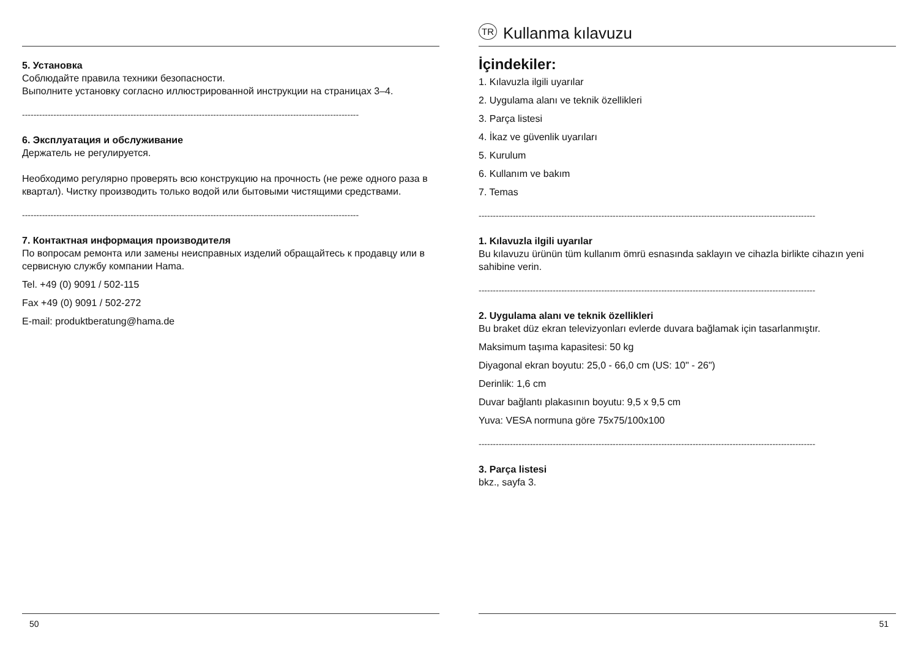5. Установка
Соблюдайте правила техники безопасности.
Выполните установку согласно иллюстрированной инструкции на страницах 3–4.
----------------------------------------------------------------------------------------------------------------------
6. Эксплуатация и обслуживание
Держатель не регулируется.
Необходимо регулярно проверять всю конструкцию на прочность (не реже одного раза в квартал). Чистку производить только водой или бытовыми чистящими средствами.
----------------------------------------------------------------------------------------------------------------------
7. Контактная информация производителя
По вопросам ремонта или замены неисправных изделий обращайтесь к продавцу или в сервисную службу компании Hama.
Tel. +49 (0) 9091 / 502-115
Fax +49 (0) 9091 / 502-272
E-mail: produktberatung@hama.de
50
TR Kullanma kılavuzu
İçindekiler:
1. Kılavuzla ilgili uyarılar
2. Uygulama alanı ve teknik özellikleri
3. Parça listesi
4. İkaz ve güvenlik uyarıları
5. Kurulum
6. Kullanım ve bakım
7. Temas
----------------------------------------------------------------------------------------------------------------------
1. Kılavuzla ilgili uyarılar
Bu kılavuzu ürünün tüm kullanım ömrü esnasında saklayın ve cihazla birlikte cihazın yeni sahibine verin.
----------------------------------------------------------------------------------------------------------------------
2. Uygulama alanı ve teknik özellikleri
Bu braket düz ekran televizyonları evlerde duvara bağlamak için tasarlanmıştır.
Maksimum taşıma kapasitesi: 50 kg
Diyagonal ekran boyutu: 25,0 - 66,0 cm (US: 10" - 26")
Derinlik: 1,6 cm
Duvar bağlantı plakasının boyutu: 9,5 x 9,5 cm
Yuva: VESA normuna göre 75x75/100x100
----------------------------------------------------------------------------------------------------------------------
3. Parça listesi
bkz., sayfa 3.
51